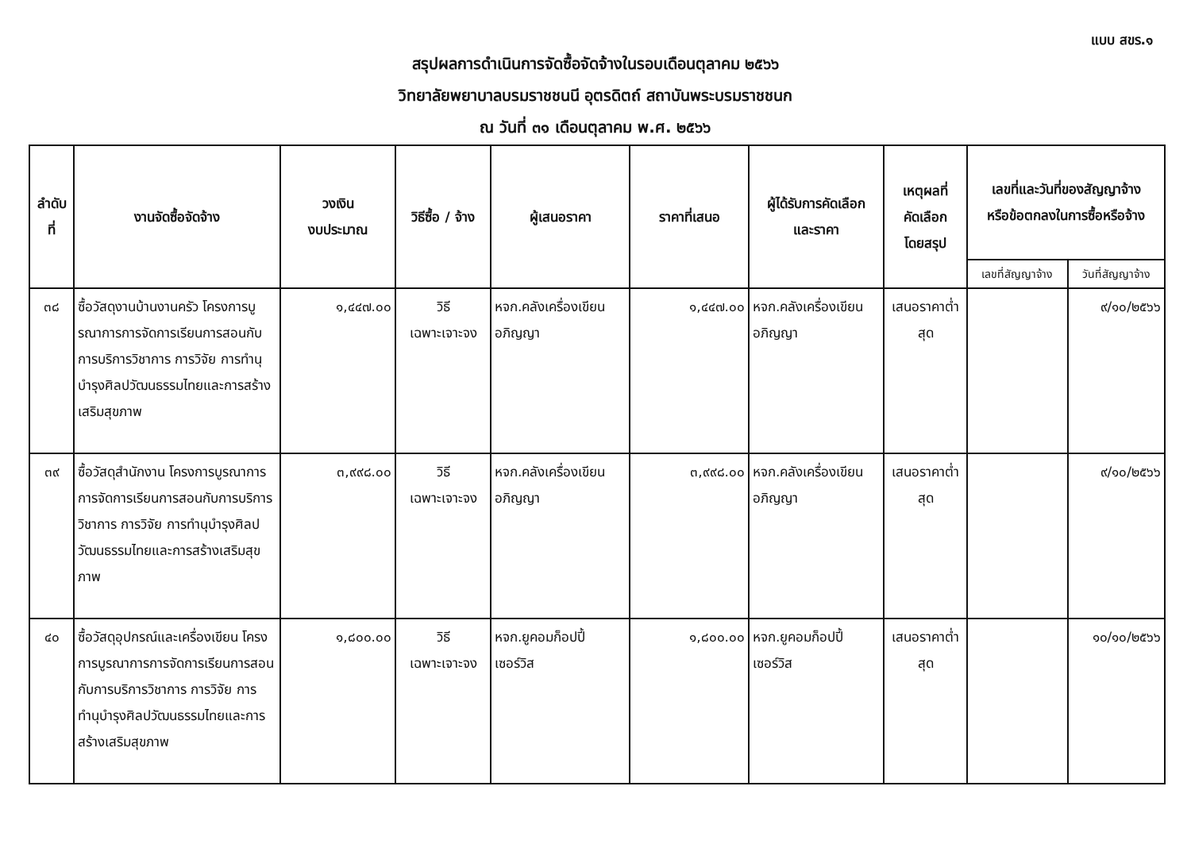แบบ สขร.๑
สรุปผลการดำเนินการจัดซื้อจัดจ้างในรอบเดือนตุลาคม ๒๕๖๖
วิทยาลัยพยาบาลบรมราชชนนี อุตรดิตถ์ สถาบันพระบรมราชชนก
ณ วันที่ ๓๑ เดือนตุลาคม พ.ศ. ๒๕๖๖
| ลำดับที่ | งานจัดซื้อจัดจ้าง | วงเงิน งบประมาณ | วิธีซื้อ / จ้าง | ผู้เสนอราคา | ราคาที่เสนอ | ผู้ได้รับการคัดเลือก และราคา | เหตุผลที่ คัดเลือก โดยสรุป | เลขที่และวันที่ของสัญญาจ้าง หรือข้อตกลงในการซื้อหรือจ้าง | |
| --- | --- | --- | --- | --- | --- | --- | --- | --- | --- |
| | | | | | | | | เลขที่สัญญาจ้าง | วันที่สัญญาจ้าง |
| ๓๘ | ซื้อวัสดุงานบ้านงานครัว โครงการบูรณาการการจัดการเรียนการสอนกับการบริการวิชาการ การวิจัย การทำนุบำรุงศิลปวัฒนธรรมไทยและการสร้างเสริมสุขภาพ | ๑,๔๔๗.๐๐ | วิธี เฉพาะเจาะจง | หจก.คลังเครื่องเขียนอภิญญา | ๑,๔๔๗.๐๐ | หจก.คลังเครื่องเขียนอภิญญา | เสนอราคาต่ำสุด | | ๙/๑๐/๒๕๖๖ |
| ๓๙ | ซื้อวัสดุสำนักงาน โครงการบูรณาการการจัดการเรียนการสอนกับการบริการวิชาการ การวิจัย การทำนุบำรุงศิลปวัฒนธรรมไทยและการสร้างเสริมสุขภาพ | ๓,๙๙๘.๐๐ | วิธี เฉพาะเจาะจง | หจก.คลังเครื่องเขียนอภิญญา | ๓,๙๙๘.๐๐ | หจก.คลังเครื่องเขียนอภิญญา | เสนอราคาต่ำสุด | | ๙/๑๐/๒๕๖๖ |
| ๔๐ | ซื้อวัสดุอุปกรณ์และเครื่องเขียน โครงการบูรณาการการจัดการเรียนการสอนกับการบริการวิชาการ การวิจัย การทำนุบำรุงศิลปวัฒนธรรมไทยและการสร้างเสริมสุขภาพ | ๑,๘๐๐.๐๐ | วิธี เฉพาะเจาะจง | หจก.ยูคอมก็อปปี้ เซอร์วิส | ๑,๘๐๐.๐๐ | หจก.ยูคอมก็อปปี้ เซอร์วิส | เสนอราคาต่ำสุด | | ๑๐/๑๐/๒๕๖๖ |